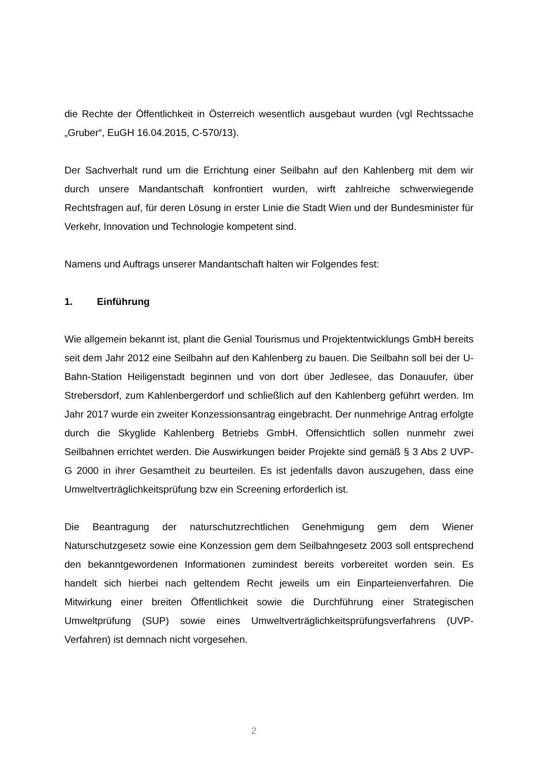die Rechte der Öffentlichkeit in Österreich wesentlich ausgebaut wurden (vgl Rechtssache „Gruber“, EuGH 16.04.2015, C-570/13).
Der Sachverhalt rund um die Errichtung einer Seilbahn auf den Kahlenberg mit dem wir durch unsere Mandantschaft konfrontiert wurden, wirft zahlreiche schwerwiegende Rechtsfragen auf, für deren Lösung in erster Linie die Stadt Wien und der Bundesminister für Verkehr, Innovation und Technologie kompetent sind.
Namens und Auftrags unserer Mandantschaft halten wir Folgendes fest:
1. Einführung
Wie allgemein bekannt ist, plant die Genial Tourismus und Projektentwicklungs GmbH bereits seit dem Jahr 2012 eine Seilbahn auf den Kahlenberg zu bauen. Die Seilbahn soll bei der U-Bahn-Station Heiligenstadt beginnen und von dort über Jedlesee, das Donauufer, über Strebersdorf, zum Kahlenbergerdorf und schließlich auf den Kahlenberg geführt werden. Im Jahr 2017 wurde ein zweiter Konzessionsantrag eingebracht. Der nunmehrige Antrag erfolgte durch die Skyglide Kahlenberg Betriebs GmbH. Offensichtlich sollen nunmehr zwei Seilbahnen errichtet werden. Die Auswirkungen beider Projekte sind gemäß § 3 Abs 2 UVP-G 2000 in ihrer Gesamtheit zu beurteilen. Es ist jedenfalls davon auszugehen, dass eine Umweltverträglichkeitsprüfung bzw ein Screening erforderlich ist.
Die Beantragung der naturschutzrechtlichen Genehmigung gem dem Wiener Naturschutzgesetz sowie eine Konzession gem dem Seilbahngesetz 2003 soll entsprechend den bekanntgewordenen Informationen zumindest bereits vorbereitet worden sein. Es handelt sich hierbei nach geltendem Recht jeweils um ein Einparteienverfahren. Die Mitwirkung einer breiten Öffentlichkeit sowie die Durchführung einer Strategischen Umweltprüfung (SUP) sowie eines Umweltverträglichkeitsprüfungsverfahrens (UVP-Verfahren) ist demnach nicht vorgesehen.
2